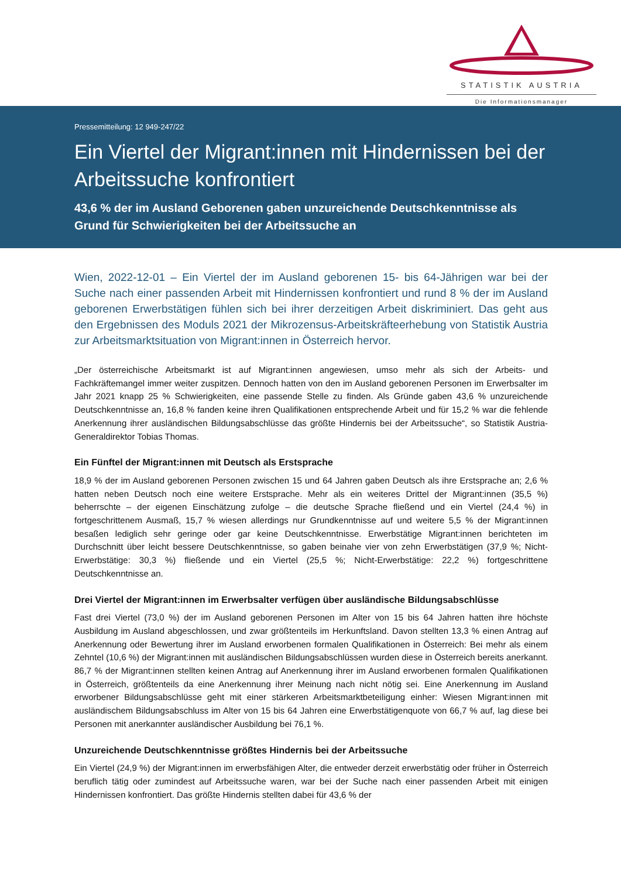STATISTIK AUSTRIA
Die Informationsmanager
Pressemitteilung: 12 949-247/22
Ein Viertel der Migrant:innen mit Hindernissen bei der Arbeitssuche konfrontiert
43,6 % der im Ausland Geborenen gaben unzureichende Deutschkenntnisse als Grund für Schwierigkeiten bei der Arbeitssuche an
Wien, 2022-12-01 – Ein Viertel der im Ausland geborenen 15- bis 64-Jährigen war bei der Suche nach einer passenden Arbeit mit Hindernissen konfrontiert und rund 8 % der im Ausland geborenen Erwerbstätigen fühlen sich bei ihrer derzeitigen Arbeit diskriminiert. Das geht aus den Ergebnissen des Moduls 2021 der Mikrozensus-Arbeitskräfteerhebung von Statistik Austria zur Arbeitsmarktsituation von Migrant:innen in Österreich hervor.
„Der österreichische Arbeitsmarkt ist auf Migrant:innen angewiesen, umso mehr als sich der Arbeits- und Fachkräftemangel immer weiter zuspitzen. Dennoch hatten von den im Ausland geborenen Personen im Erwerbsalter im Jahr 2021 knapp 25 % Schwierigkeiten, eine passende Stelle zu finden. Als Gründe gaben 43,6 % unzureichende Deutschkenntnisse an, 16,8 % fanden keine ihren Qualifikationen entsprechende Arbeit und für 15,2 % war die fehlende Anerkennung ihrer ausländischen Bildungsabschlüsse das größte Hindernis bei der Arbeitssuche“, so Statistik Austria-Generaldirektor Tobias Thomas.
Ein Fünftel der Migrant:innen mit Deutsch als Erstsprache
18,9 % der im Ausland geborenen Personen zwischen 15 und 64 Jahren gaben Deutsch als ihre Erstsprache an; 2,6 % hatten neben Deutsch noch eine weitere Erstsprache. Mehr als ein weiteres Drittel der Migrant:innen (35,5 %) beherrschte – der eigenen Einschätzung zufolge – die deutsche Sprache fließend und ein Viertel (24,4 %) in fortgeschrittenem Ausmaß, 15,7 % wiesen allerdings nur Grundkenntnisse auf und weitere 5,5 % der Migrant:innen besaßen lediglich sehr geringe oder gar keine Deutschkenntnisse. Erwerbstätige Migrant:innen berichteten im Durchschnitt über leicht bessere Deutschkenntnisse, so gaben beinahe vier von zehn Erwerbstätigen (37,9 %; Nicht-Erwerbstätige: 30,3 %) fließende und ein Viertel (25,5 %; Nicht-Erwerbstätige: 22,2 %) fortgeschrittene Deutschkenntnisse an.
Drei Viertel der Migrant:innen im Erwerbsalter verfügen über ausländische Bildungsabschlüsse
Fast drei Viertel (73,0 %) der im Ausland geborenen Personen im Alter von 15 bis 64 Jahren hatten ihre höchste Ausbildung im Ausland abgeschlossen, und zwar größtenteils im Herkunftsland. Davon stellten 13,3 % einen Antrag auf Anerkennung oder Bewertung ihrer im Ausland erworbenen formalen Qualifikationen in Österreich: Bei mehr als einem Zehntel (10,6 %) der Migrant:innen mit ausländischen Bildungsabschlüssen wurden diese in Österreich bereits anerkannt. 86,7 % der Migrant:innen stellten keinen Antrag auf Anerkennung ihrer im Ausland erworbenen formalen Qualifikationen in Österreich, größtenteils da eine Anerkennung ihrer Meinung nach nicht nötig sei. Eine Anerkennung im Ausland erworbener Bildungsabschlüsse geht mit einer stärkeren Arbeitsmarktbeteiligung einher: Wiesen Migrant:innen mit ausländischem Bildungsabschluss im Alter von 15 bis 64 Jahren eine Erwerbstätigenquote von 66,7 % auf, lag diese bei Personen mit anerkannter ausländischer Ausbildung bei 76,1 %.
Unzureichende Deutschkenntnisse größtes Hindernis bei der Arbeitssuche
Ein Viertel (24,9 %) der Migrant:innen im erwerbsfähigen Alter, die entweder derzeit erwerbstätig oder früher in Österreich beruflich tätig oder zumindest auf Arbeitssuche waren, war bei der Suche nach einer passenden Arbeit mit einigen Hindernissen konfrontiert. Das größte Hindernis stellten dabei für 43,6 % der